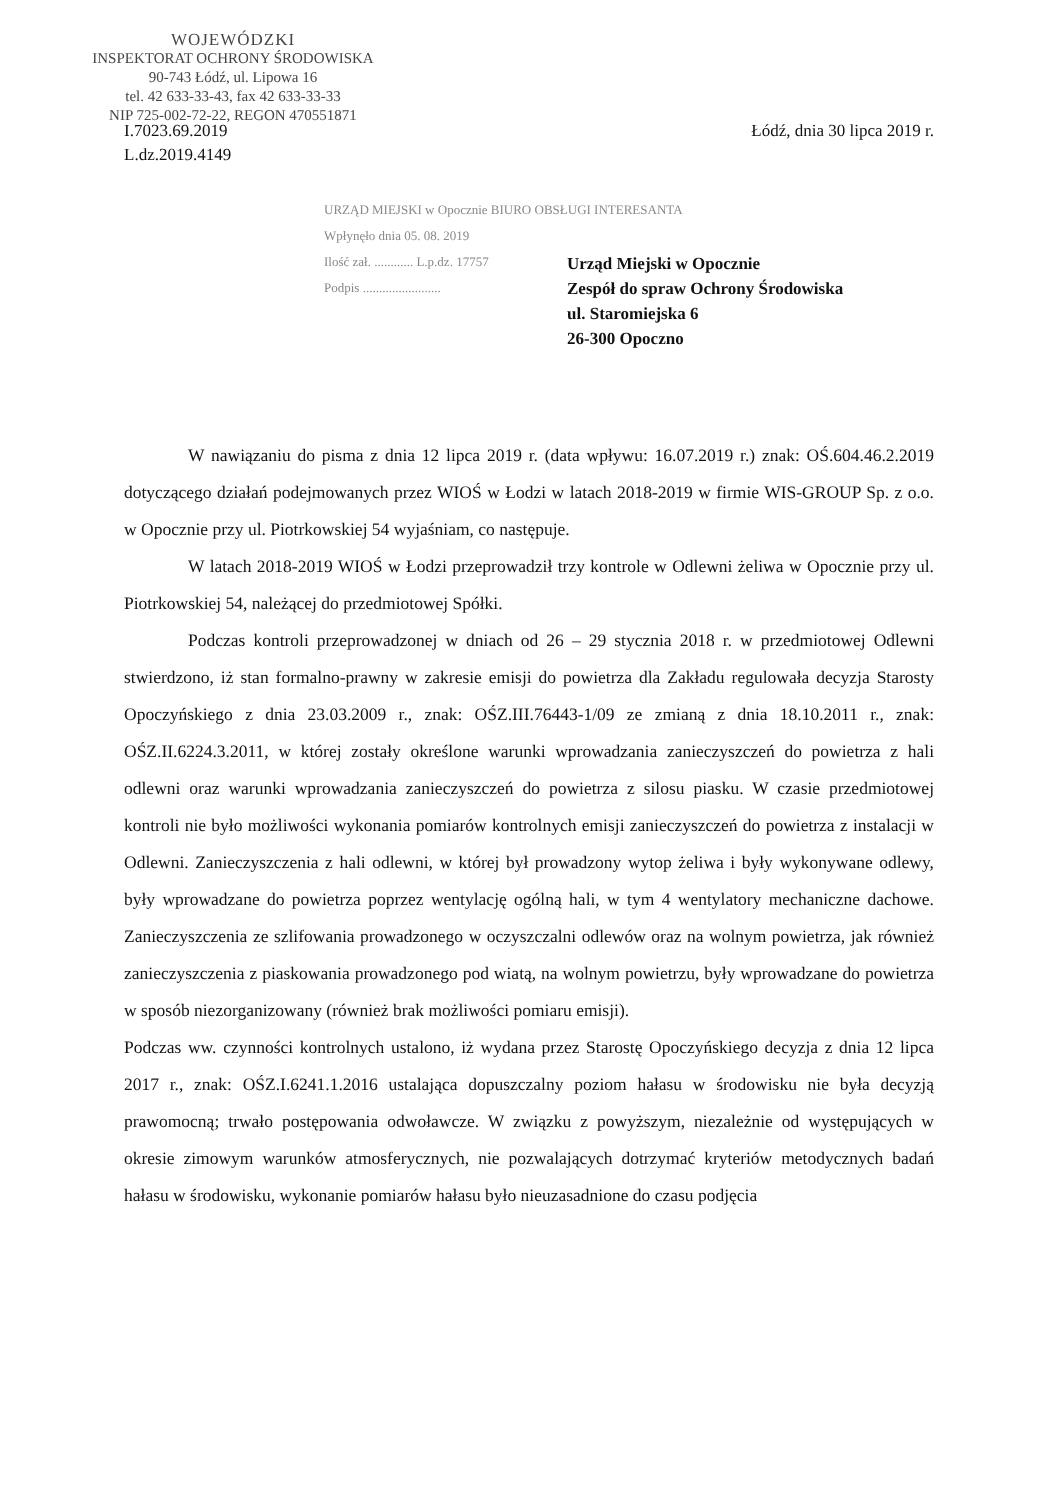WOJEWÓDZKI
INSPEKTORAT OCHRONY ŚRODOWISKA
90-743 Łódź, ul. Lipowa 16
tel. 42 633-33-43, fax 42 633-33-33
NIP 725-002-72-22, REGON 470551871
I.7023.69.2019
L.dz.2019.4149
Łódź, dnia 30 lipca 2019 r.
URZĄD MIEJSKI w Opocznie BIURO OBSŁUGI INTERESANTA
Wpłynęło dnia 05. 08. 2019
Ilość zał. ............ L.p.dz. 17757
Podpis ........................
Urząd Miejski w Opocznie
Zespół do spraw Ochrony Środowiska
ul. Staromiejska 6
26-300 Opoczno
W nawiązaniu do pisma z dnia 12 lipca 2019 r. (data wpływu: 16.07.2019 r.) znak: OŚ.604.46.2.2019 dotyczącego działań podejmowanych przez WIOŚ w Łodzi w latach 2018-2019 w firmie WIS-GROUP Sp. z o.o. w Opocznie przy ul. Piotrkowskiej 54 wyjaśniam, co następuje.
W latach 2018-2019 WIOŚ w Łodzi przeprowadził trzy kontrole w Odlewni żeliwa w Opocznie przy ul. Piotrkowskiej 54, należącej do przedmiotowej Spółki.
Podczas kontroli przeprowadzonej w dniach od 26 – 29 stycznia 2018 r. w przedmiotowej Odlewni stwierdzono, iż stan formalno-prawny w zakresie emisji do powietrza dla Zakładu regulowała decyzja Starosty Opoczyńskiego z dnia 23.03.2009 r., znak: OŚZ.III.76443-1/09 ze zmianą z dnia 18.10.2011 r., znak: OŚZ.II.6224.3.2011, w której zostały określone warunki wprowadzania zanieczyszczeń do powietrza z hali odlewni oraz warunki wprowadzania zanieczyszczeń do powietrza z silosu piasku. W czasie przedmiotowej kontroli nie było możliwości wykonania pomiarów kontrolnych emisji zanieczyszczeń do powietrza z instalacji w Odlewni. Zanieczyszczenia z hali odlewni, w której był prowadzony wytop żeliwa i były wykonywane odlewy, były wprowadzane do powietrza poprzez wentylację ogólną hali, w tym 4 wentylatory mechaniczne dachowe. Zanieczyszczenia ze szlifowania prowadzonego w oczyszczalni odlewów oraz na wolnym powietrza, jak również zanieczyszczenia z piaskowania prowadzonego pod wiatą, na wolnym powietrzu, były wprowadzane do powietrza w sposób niezorganizowany (również brak możliwości pomiaru emisji).
Podczas ww. czynności kontrolnych ustalono, iż wydana przez Starostę Opoczyńskiego decyzja z dnia 12 lipca 2017 r., znak: OŚZ.I.6241.1.2016 ustalająca dopuszczalny poziom hałasu w środowisku nie była decyzją prawomocną; trwało postępowania odwoławcze. W związku z powyższym, niezależnie od występujących w okresie zimowym warunków atmosferycznych, nie pozwalających dotrzymać kryteriów metodycznych badań hałasu w środowisku, wykonanie pomiarów hałasu było nieuzasadnione do czasu podjęcia